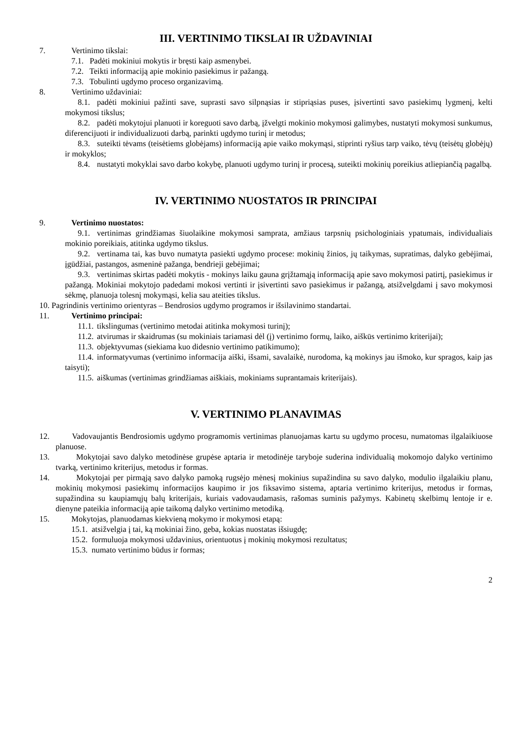III. VERTINIMO TIKSLAI IR UŽDAVINIAI
7. Vertinimo tikslai:
7.1. Padėti mokiniui mokytis ir bręsti kaip asmenybei.
7.2. Teikti informaciją apie mokinio pasiekimus ir pažangą.
7.3. Tobulinti ugdymo proceso organizavimą.
8. Vertinimo uždaviniai:
8.1. padėti mokiniui pažinti save, suprasti savo silpnąsias ir stipriąsias puses, įsivertinti savo pasiekimų lygmenį, kelti mokymosi tikslus;
8.2. padėti mokytojui planuoti ir koreguoti savo darbą, įžvelgti mokinio mokymosi galimybes, nustatyti mokymosi sunkumus, diferencijuoti ir individualizuoti darbą, parinkti ugdymo turinį ir metodus;
8.3. suteikti tėvams (teisėtiems globėjams) informaciją apie vaiko mokymąsi, stiprinti ryšius tarp vaiko, tėvų (teisėtų globėjų) ir mokyklos;
8.4. nustatyti mokyklai savo darbo kokybę, planuoti ugdymo turinį ir procesą, suteikti mokinių poreikius atliepiančią pagalbą.
IV. VERTINIMO NUOSTATOS IR PRINCIPAI
9. Vertinimo nuostatos:
9.1. vertinimas grindžiamas šiuolaikine mokymosi samprata, amžiaus tarpsnių psichologiniais ypatumais, individualiais mokinio poreikiais, atitinka ugdymo tikslus.
9.2. vertinama tai, kas buvo numatyta pasiekti ugdymo procese: mokinių žinios, jų taikymas, supratimas, dalyko gebėjimai, įgūdžiai, pastangos, asmeninė pažanga, bendrieji gebėjimai;
9.3. vertinimas skirtas padėti mokytis - mokinys laiku gauna grįžtamąją informaciją apie savo mokymosi patirtį, pasiekimus ir pažangą. Mokiniai mokytojo padedami mokosi vertinti ir įsivertinti savo pasiekimus ir pažangą, atsižvelgdami į savo mokymosi sėkmę, planuoja tolesnį mokymąsi, kelia sau ateities tikslus.
10. Pagrindinis vertinimo orientyras – Bendrosios ugdymo programos ir išsilavinimo standartai.
11. Vertinimo principai:
11.1. tikslingumas (vertinimo metodai atitinka mokymosi turinį);
11.2. atvirumas ir skaidrumas (su mokiniais tariamasi dėl (į) vertinimo formų, laiko, aiškūs vertinimo kriterijai);
11.3. objektyvumas (siekiama kuo didesnio vertinimo patikimumo);
11.4. informatyvumas (vertinimo informacija aiški, išsami, savalaikė, nurodoma, ką mokinys jau išmoko, kur spragos, kaip jas taisyti);
11.5. aiškumas (vertinimas grindžiamas aiškiais, mokiniams suprantamais kriterijais).
V. VERTINIMO PLANAVIMAS
12. Vadovaujantis Bendrosiomis ugdymo programomis vertinimas planuojamas kartu su ugdymo procesu, numatomas ilgalaikiuose planuose.
13. Mokytojai savo dalyko metodinėse grupėse aptaria ir metodinėje taryboje suderina individualią mokomojo dalyko vertinimo tvarką, vertinimo kriterijus, metodus ir formas.
14. Mokytojai per pirmąją savo dalyko pamoką rugsėjo mėnesį mokinius supažindina su savo dalyko, modulio ilgalaikiu planu, mokinių mokymosi pasiekimų informacijos kaupimo ir jos fiksavimo sistema, aptaria vertinimo kriterijus, metodus ir formas, supažindina su kaupiamųjų balų kriterijais, kuriais vadovaudamasis, rašomas suminis pažymys. Kabinetų skelbimų lentoje ir e. dienyne pateikia informaciją apie taikomą dalyko vertinimo metodiką.
15. Mokytojas, planuodamas kiekvieną mokymo ir mokymosi etapą:
15.1. atsižvelgia į tai, ką mokiniai žino, geba, kokias nuostatas išsiugdę;
15.2. formuluoja mokymosi uždavinius, orientuotus į mokinių mokymosi rezultatus;
15.3. numato vertinimo būdus ir formas;
2